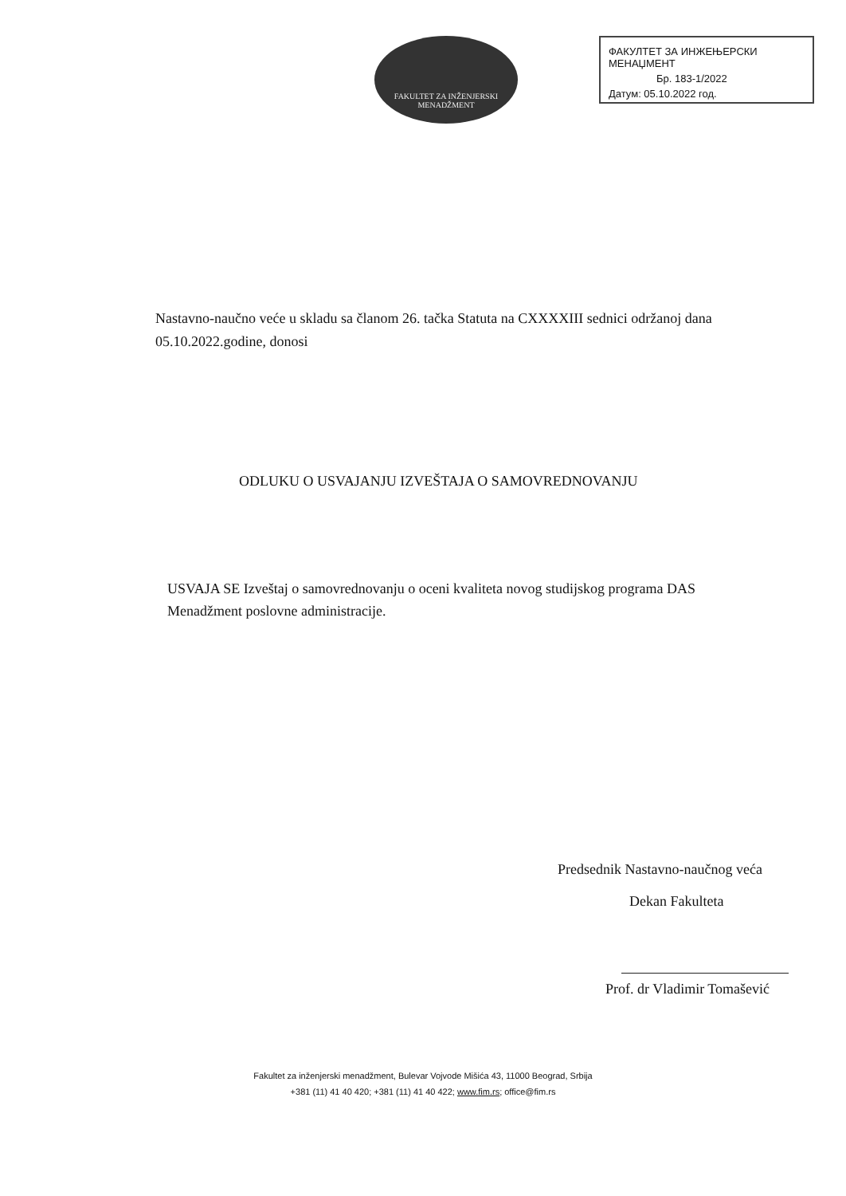FAKULTET ZA INŽENJERSKI
MENADŽMENT
ФАКУЛТЕТ ЗА ИНЖЕЊЕРСКИ МЕНАЏМЕНТ
Бр. 183-1/2022
Датум: 05.10.2022 год.
Nastavno-naučno veće u skladu sa članom 26. tačka Statuta na CXXXXIII sednici održanoj dana 05.10.2022.godine, donosi
ODLUKU O USVAJANJU IZVEŠTAJA O SAMOVREDNOVANJU
USVAJA SE Izveštaj o samovrednovanju o oceni kvaliteta novog studijskog programa DAS Menadžment poslovne administracije.
Predsednik Nastavno-naučnog veća
Dekan Fakulteta
Prof. dr Vladimir Tomašević
Fakultet za inženjerski menadžment, Bulevar Vojvode Mišića 43, 11000 Beograd, Srbija
+381 (11) 41 40 420; +381 (11) 41 40 422; www.fim.rs; office@fim.rs